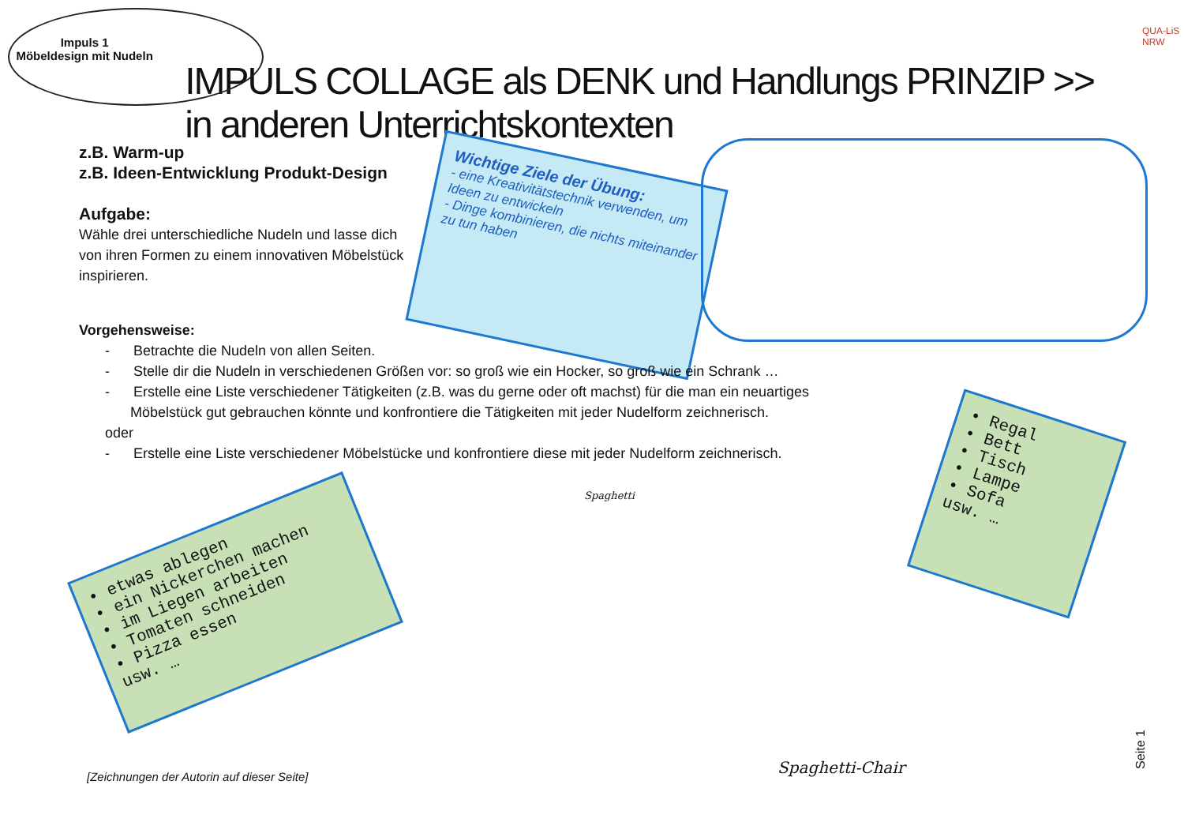Impuls 1
Möbeldesign mit Nudeln
IMPULS COLLAGE als DENK und Handlungs PRINZIP >> in anderen Unterrichtskontexten
QUA-LiS NRW
z.B. Warm-up
z.B. Ideen-Entwicklung Produkt-Design
Aufgabe:
Wähle drei unterschiedliche Nudeln und lasse dich von ihren Formen zu einem innovativen Möbelstück inspirieren.
Wichtige Ziele der Übung:
- eine Kreativitätstechnik verwenden, um Ideen zu entwickeln
- Dinge kombinieren, die nichts miteinander zu tun haben
Vorgehensweise:
- Betrachte die Nudeln von allen Seiten.
- Stelle dir die Nudeln in verschiedenen Größen vor: so groß wie ein Hocker, so groß wie ein Schrank …
- Erstelle eine Liste verschiedener Tätigkeiten (z.B. was du gerne oder oft machst) für die man ein neuartiges Möbelstück gut gebrauchen könnte und konfrontiere die Tätigkeiten mit jeder Nudelform zeichnerisch.
oder
- Erstelle eine Liste verschiedener Möbelstücke und konfrontiere diese mit jeder Nudelform zeichnerisch.
• etwas ablegen
• ein Nickerchen machen
• im Liegen arbeiten
• Tomaten schneiden
• Pizza essen
usw. …
• Regal
• Bett
• Tisch
• Lampe
• Sofa
usw. …
Spaghetti
Spaghetti-Chair
[Zeichnungen der Autorin auf dieser Seite]
Seite 1